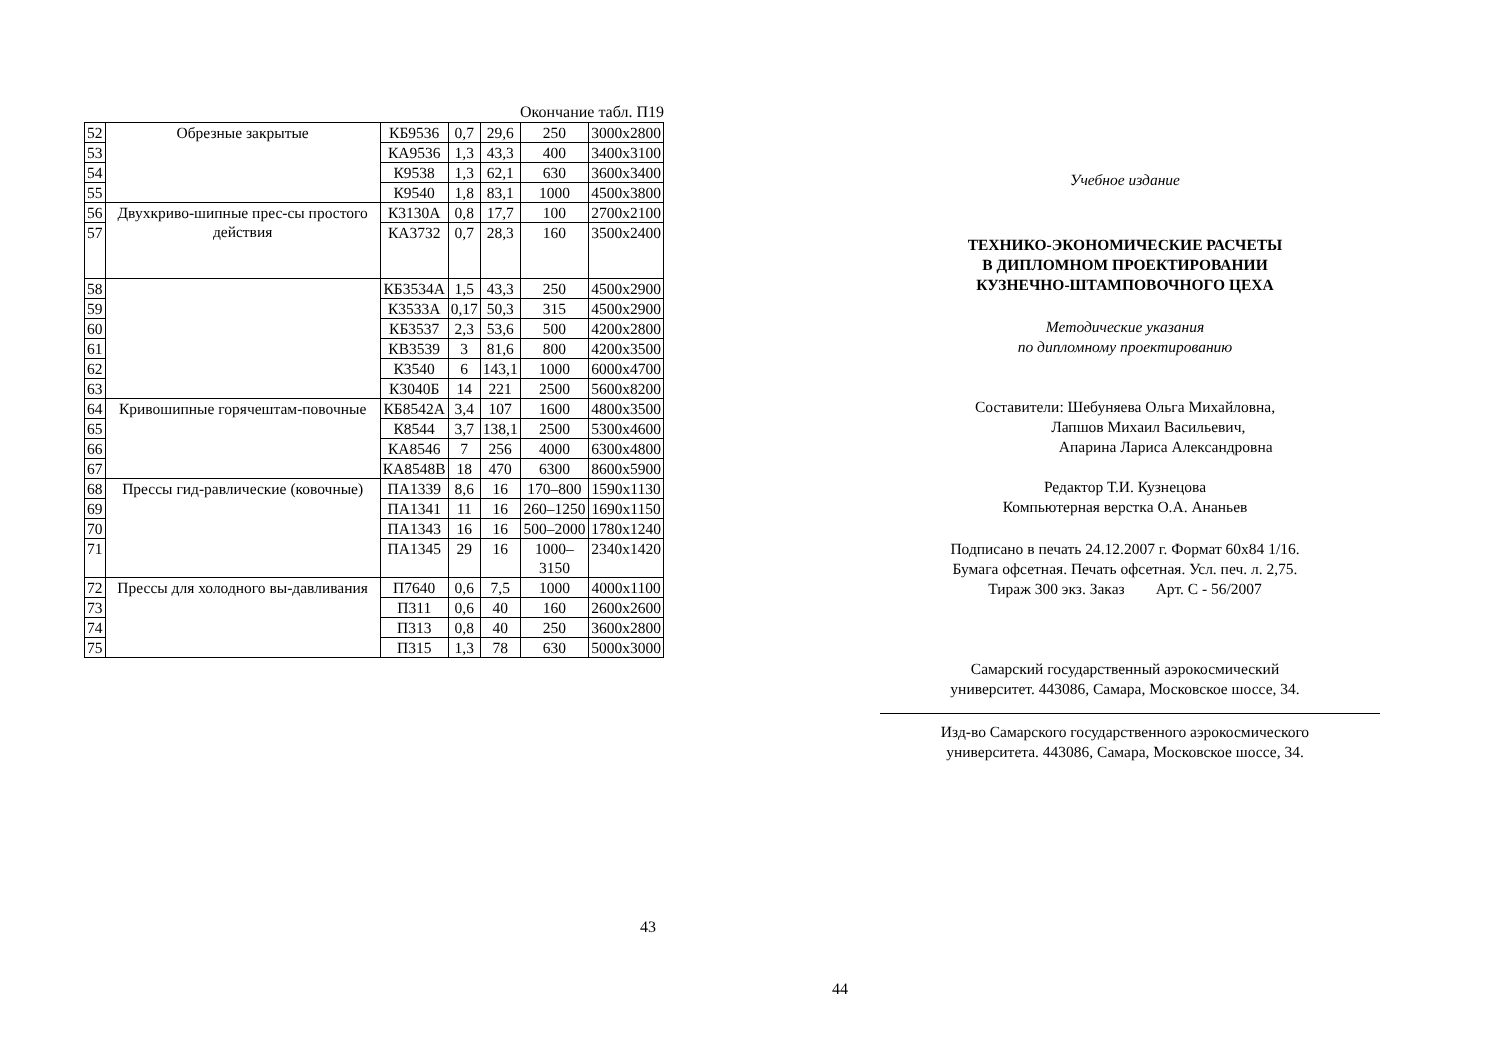Окончание табл. П19
| 52 | Обрезные закрытые | КБ9536 | 0,7 | 29,6 | 250 | 3000x2800 |
| 53 | | КА9536 | 1,3 | 43,3 | 400 | 3400x3100 |
| 54 | | К9538 | 1,3 | 62,1 | 630 | 3600x3400 |
| 55 | | К9540 | 1,8 | 83,1 | 1000 | 4500x3800 |
| 56 | Двухкриво-шипные прес-сы простого действия | К3130А | 0,8 | 17,7 | 100 | 2700x2100 |
| 57 | | КА3732 | 0,7 | 28,3 | 160 | 3500x2400 |
| 58 | | КБ3534А | 1,5 | 43,3 | 250 | 4500x2900 |
| 59 | | К3533А | 0,17 | 50,3 | 315 | 4500x2900 |
| 60 | | КБ3537 | 2,3 | 53,6 | 500 | 4200x2800 |
| 61 | | КВ3539 | 3 | 81,6 | 800 | 4200x3500 |
| 62 | | К3540 | 6 | 143,1 | 1000 | 6000x4700 |
| 63 | | К3040Б | 14 | 221 | 2500 | 5600x8200 |
| 64 | Кривошипные горячештам-повочные | КБ8542А | 3,4 | 107 | 1600 | 4800x3500 |
| 65 | | К8544 | 3,7 | 138,1 | 2500 | 5300x4600 |
| 66 | | КА8546 | 7 | 256 | 4000 | 6300x4800 |
| 67 | | КА8548В | 18 | 470 | 6300 | 8600x5900 |
| 68 | Прессы гид-равлические (ковочные) | ПА1339 | 8,6 | 16 | 170–800 | 1590x1130 |
| 69 | | ПА1341 | 11 | 16 | 260–1250 | 1690x1150 |
| 70 | | ПА1343 | 16 | 16 | 500–2000 | 1780x1240 |
| 71 | | ПА1345 | 29 | 16 | 1000–3150 | 2340x1420 |
| 72 | Прессы для холодного вы-давливания | П7640 | 0,6 | 7,5 | 1000 | 4000x1100 |
| 73 | | П311 | 0,6 | 40 | 160 | 2600x2600 |
| 74 | | П313 | 0,8 | 40 | 250 | 3600x2800 |
| 75 | | П315 | 1,3 | 78 | 630 | 5000x3000 |
43
Учебное издание
ТЕХНИКО-ЭКОНОМИЧЕСКИЕ РАСЧЕТЫ
В ДИПЛОМНОМ ПРОЕКТИРОВАНИИ
КУЗНЕЧНО-ШТАМПОВОЧНОГО ЦЕХА
Методические указания
по дипломному проектированию
Составители: Шебуняева Ольга Михайловна,
Лапшов Михаил Васильевич,
Апарина Лариса Александровна
Редактор Т.И. Кузнецова
Компьютерная верстка О.А. Ананьев
Подписано в печать 24.12.2007 г. Формат 60х84 1/16.
Бумага офсетная. Печать офсетная. Усл. печ. л. 2,75.
Тираж 300 экз. Заказ Арт. С - 56/2007
Самарский государственный аэрокосмический
университет. 443086, Самара, Московское шоссе, 34.
Изд-во Самарского государственного аэрокосмического
университета. 443086, Самара, Московское шоссе, 34.
44